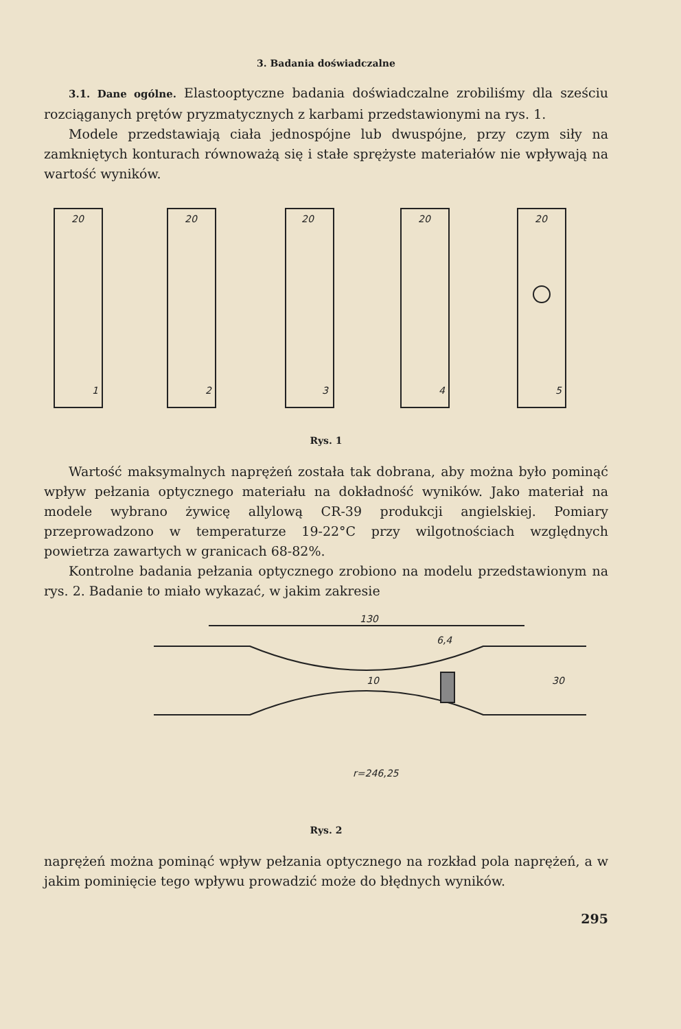3. Badania doświadczalne
3.1. Dane ogólne. Elastooptyczne badania doświadczalne zrobiliśmy dla sześciu rozciąganych prętów pryzmatycznych z karbami przedstawionymi na rys. 1.
Modele przedstawiają ciała jednospójne lub dwuspójne, przy czym siły na zamkniętych konturach równoważą się i stałe sprężyste materiałów nie wpływają na wartość wyników.
20
20
20
20
20
1
2
3
4
5
Rys. 1
Wartość maksymalnych naprężeń została tak dobrana, aby można było pominąć wpływ pełzania optycznego materiału na dokładność wyników. Jako materiał na modele wybrano żywicę allylową CR-39 produkcji angielskiej. Pomiary przeprowadzono w temperaturze 19-22°C przy wilgotnościach względnych powietrza zawartych w granicach 68-82%.
Kontrolne badania pełzania optycznego zrobiono na modelu przedstawionym na rys. 2. Badanie to miało wykazać, w jakim zakresie
130
6,4
10
30
r=246,25
Rys. 2
naprężeń można pominąć wpływ pełzania optycznego na rozkład pola naprężeń, a w jakim pominięcie tego wpływu prowadzić może do błędnych wyników.
295